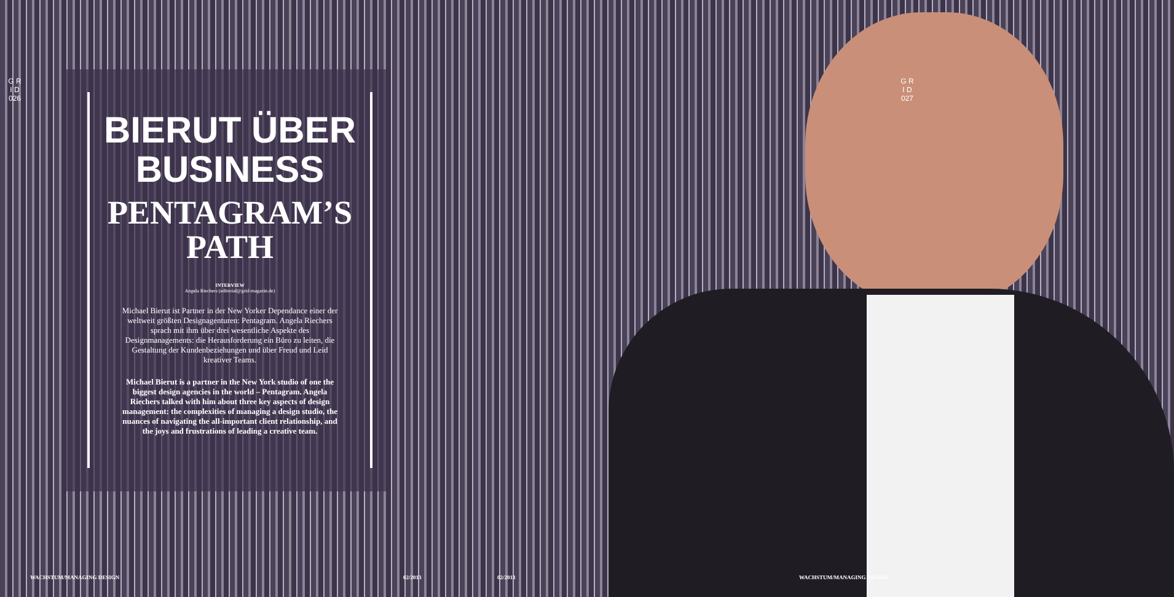G R I D
026
G R I D
027
BIERUT ÜBER
BUSINESS
PENTAGRAM’S
PATH
INTERVIEW
Angela Riechers (editorial@grid-magazin.de)
Michael Bierut ist Partner in der New Yorker Dependance einer der weltweit größten Designagenturen: Pentagram. Angela Riechers sprach mit ihm über drei wesentliche Aspekte des Designmanagements: die Herausforderung ein Büro zu leiten, die Gestaltung der Kundenbeziehungen und über Freud und Leid kreativer Teams.
Michael Bierut is a partner in the New York studio of one the biggest design agencies in the world – Pentagram. Angela Riechers talked with him about three key aspects of design management: the complexities of managing a design studio, the nuances of navigating the all-important client relationship, and the joys and frustrations of leading a creative team.
WACHSTUM/MANAGING DESIGN 02/2013 02/2013 WACHSTUM/MANAGING DESIGN